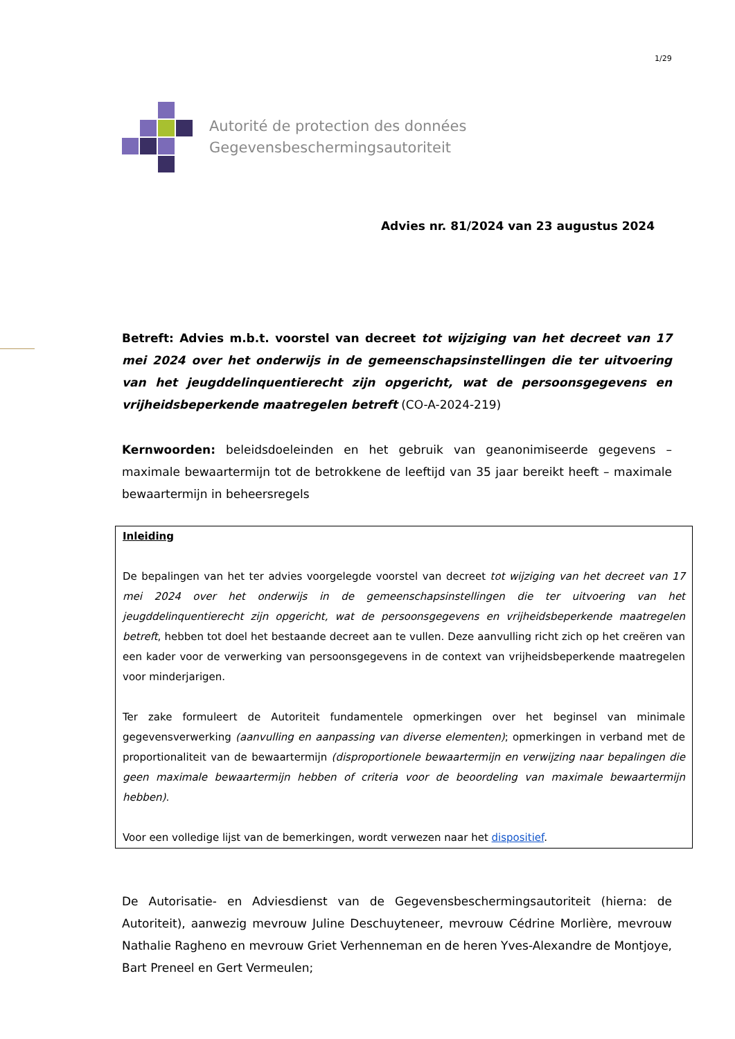1/29
Autorité de protection des données
Gegevensbeschermingsautoriteit
Advies nr. 81/2024 van 23 augustus 2024
Betreft: Advies m.b.t. voorstel van decreet tot wijziging van het decreet van 17 mei 2024 over het onderwijs in de gemeenschapsinstellingen die ter uitvoering van het jeugddelinquentierecht zijn opgericht, wat de persoonsgegevens en vrijheidsbeperkende maatregelen betreft (CO-A-2024-219)
Kernwoorden: beleidsdoeleinden en het gebruik van geanonimiseerde gegevens – maximale bewaartermijn tot de betrokkene de leeftijd van 35 jaar bereikt heeft – maximale bewaartermijn in beheersregels
Inleiding
De bepalingen van het ter advies voorgelegde voorstel van decreet tot wijziging van het decreet van 17 mei 2024 over het onderwijs in de gemeenschapsinstellingen die ter uitvoering van het jeugddelinquentierecht zijn opgericht, wat de persoonsgegevens en vrijheidsbeperkende maatregelen betreft, hebben tot doel het bestaande decreet aan te vullen. Deze aanvulling richt zich op het creëren van een kader voor de verwerking van persoonsgegevens in de context van vrijheidsbeperkende maatregelen voor minderjarigen.
Ter zake formuleert de Autoriteit fundamentele opmerkingen over het beginsel van minimale gegevensverwerking (aanvulling en aanpassing van diverse elementen); opmerkingen in verband met de proportionaliteit van de bewaartermijn (disproportionele bewaartermijn en verwijzing naar bepalingen die geen maximale bewaartermijn hebben of criteria voor de beoordeling van maximale bewaartermijn hebben).
Voor een volledige lijst van de bemerkingen, wordt verwezen naar het dispositief.
De Autorisatie- en Adviesdienst van de Gegevensbeschermingsautoriteit (hierna: de Autoriteit), aanwezig mevrouw Juline Deschuyteneer, mevrouw Cédrine Morlière, mevrouw Nathalie Ragheno en mevrouw Griet Verhenneman en de heren Yves-Alexandre de Montjoye, Bart Preneel en Gert Vermeulen;